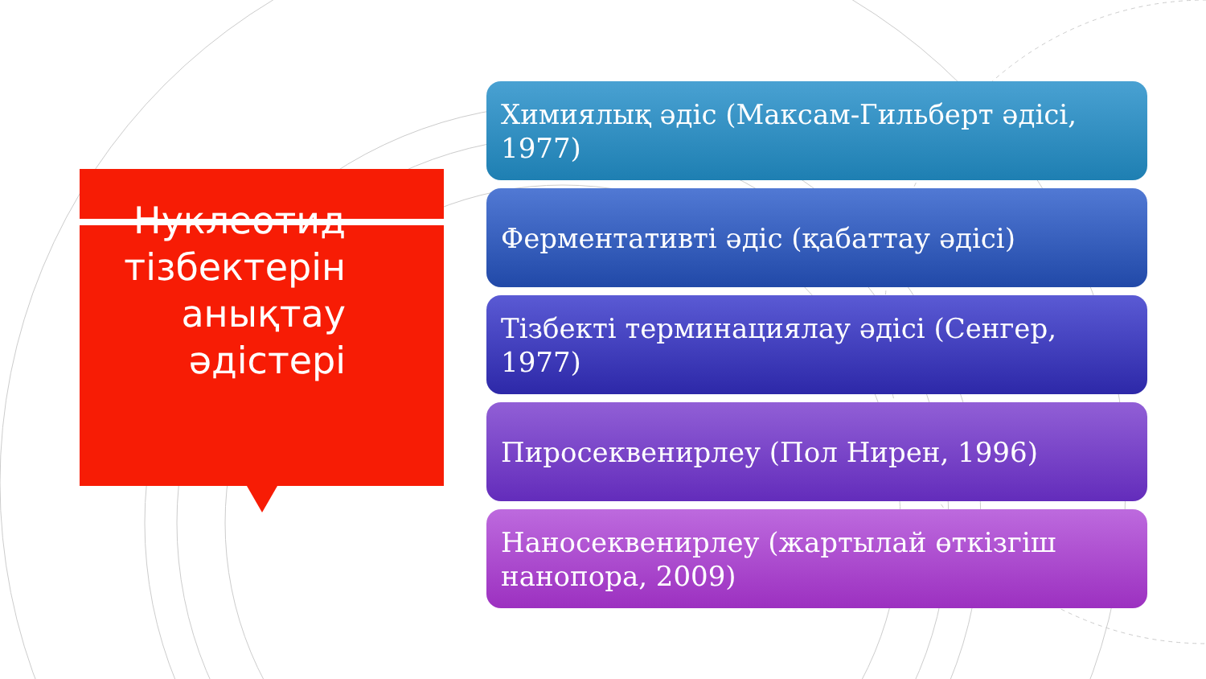Нуклеотид тізбектерін анықтау әдістері
Химиялық әдіс (Максам-Гильберт әдісі, 1977)
Ферментативті әдіс (қабаттау әдісі)
Тізбекті терминациялау әдісі (Сенгер, 1977)
Пиросеквенирлеу (Пол Нирен, 1996)
Наносеквенирлеу (жартылай өткізгіш нанопора, 2009)